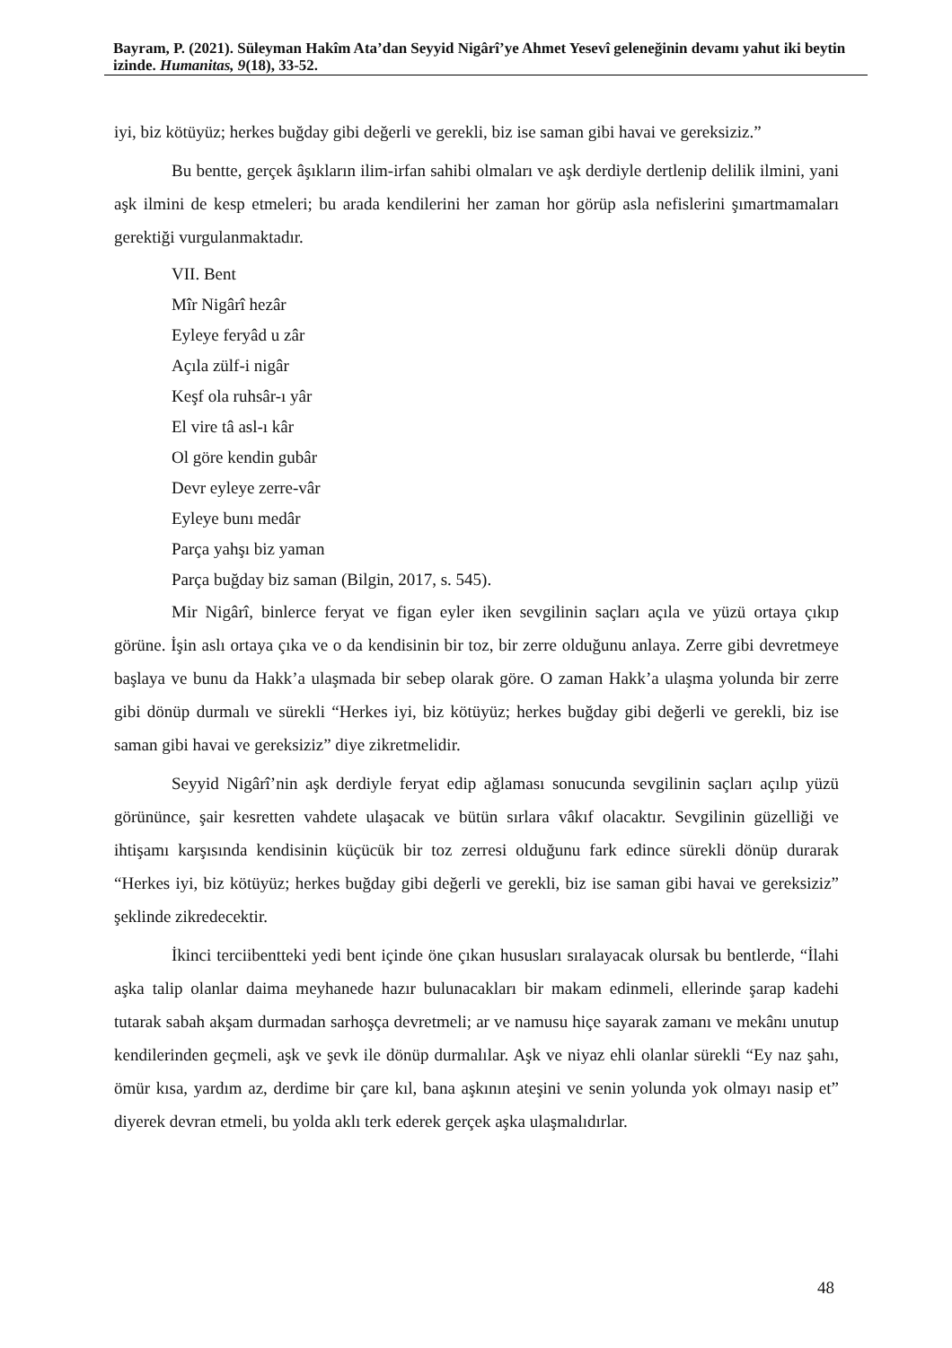Bayram, P. (2021). Süleyman Hakîm Ata’dan Seyyid Nigârî’ye Ahmet Yesevî geleneğinin devamı yahut iki beytin izinde. Humanitas, 9(18), 33-52.
iyi, biz kötüyüz; herkes buğday gibi değerli ve gerekli, biz ise saman gibi havai ve gereksiziz.”
Bu bentte, gerçek âşıkların ilim-irfan sahibi olmaları ve aşk derdiyle dertlenip delilik ilmini, yani aşk ilmini de kesp etmeleri; bu arada kendilerini her zaman hor görüp asla nefislerini şımartmamaları gerektiği vurgulanmaktadır.
VII. Bent
Mîr Nigârî hezâr
Eyleye feryâd u zâr
Açıla zülf-i nigâr
Keşf ola ruhsâr-ı yâr
El vire tâ asl-ı kâr
Ol göre kendin gubâr
Devr eyleye zerre-vâr
Eyleye bunı medâr
Parça yahşı biz yaman
Parça buğday biz saman (Bilgin, 2017, s. 545).
Mir Nigârî, binlerce feryat ve figan eyler iken sevgilinin saçları açıla ve yüzü ortaya çıkıp görüne. İşin aslı ortaya çıka ve o da kendisinin bir toz, bir zerre olduğunu anlaya. Zerre gibi devretmeye başlaya ve bunu da Hakk’a ulaşmada bir sebep olarak göre. O zaman Hakk’a ulaşma yolunda bir zerre gibi dönüp durmalı ve sürekli “Herkes iyi, biz kötüyüz; herkes buğday gibi değerli ve gerekli, biz ise saman gibi havai ve gereksiziz” diye zikretmelidir.
Seyyid Nigârî’nin aşk derdiyle feryat edip ağlaması sonucunda sevgilinin saçları açılıp yüzü görününce, şair kesretten vahdete ulaşacak ve bütün sırlara vâkıf olacaktır. Sevgilinin güzelliği ve ihtişamı karşısında kendisinin küçücük bir toz zerresi olduğunu fark edince sürekli dönüp durarak “Herkes iyi, biz kötüyüz; herkes buğday gibi değerli ve gerekli, biz ise saman gibi havai ve gereksiziz” şeklinde zikredecektir.
İkinci terciibentteki yedi bent içinde öne çıkan hususları sıralayacak olursak bu bentlerde, “İlahi aşka talip olanlar daima meyhanede hazır bulunacakları bir makam edinmeli, ellerinde şarap kadehi tutarak sabah akşam durmadan sarhoşça devretmeli; ar ve namusu hiçe sayarak zamanı ve mekânı unutup kendilerinden geçmeli, aşk ve şevk ile dönüp durmalılar. Aşk ve niyaz ehli olanlar sürekli “Ey naz şahı, ömür kısa, yardım az, derdime bir çare kıl, bana aşkının ateşini ve senin yolunda yok olmayı nasip et” diyerek devran etmeli, bu yolda aklı terk ederek gerçek aşka ulaşmalıdırlar.
48